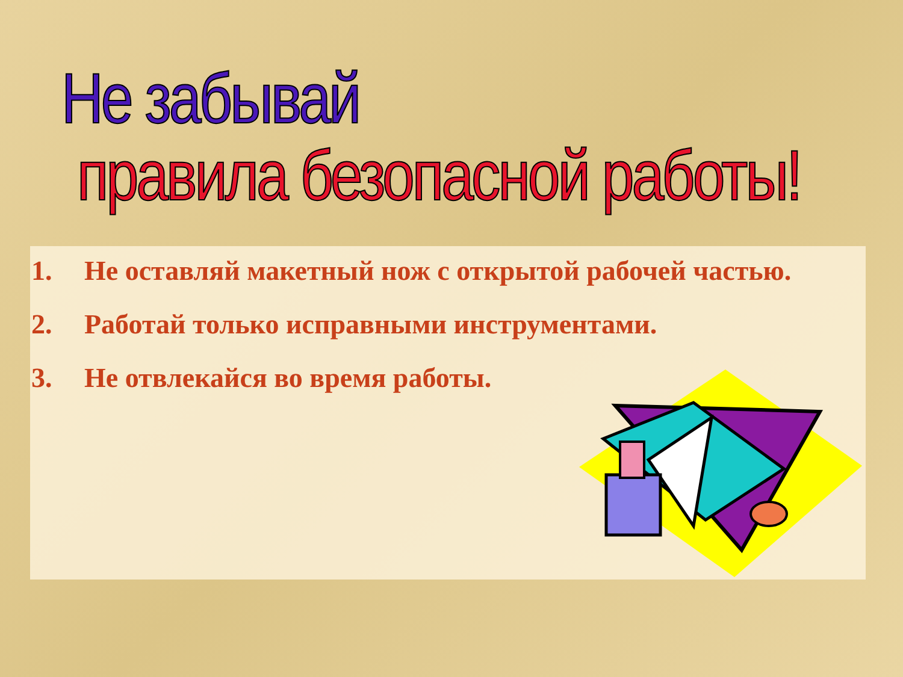Не забывай
правила безопасной работы!
1. Не оставляй макетный нож с открытой рабочей частью.
2. Работай только исправными инструментами.
3. Не отвлекайся во время работы.